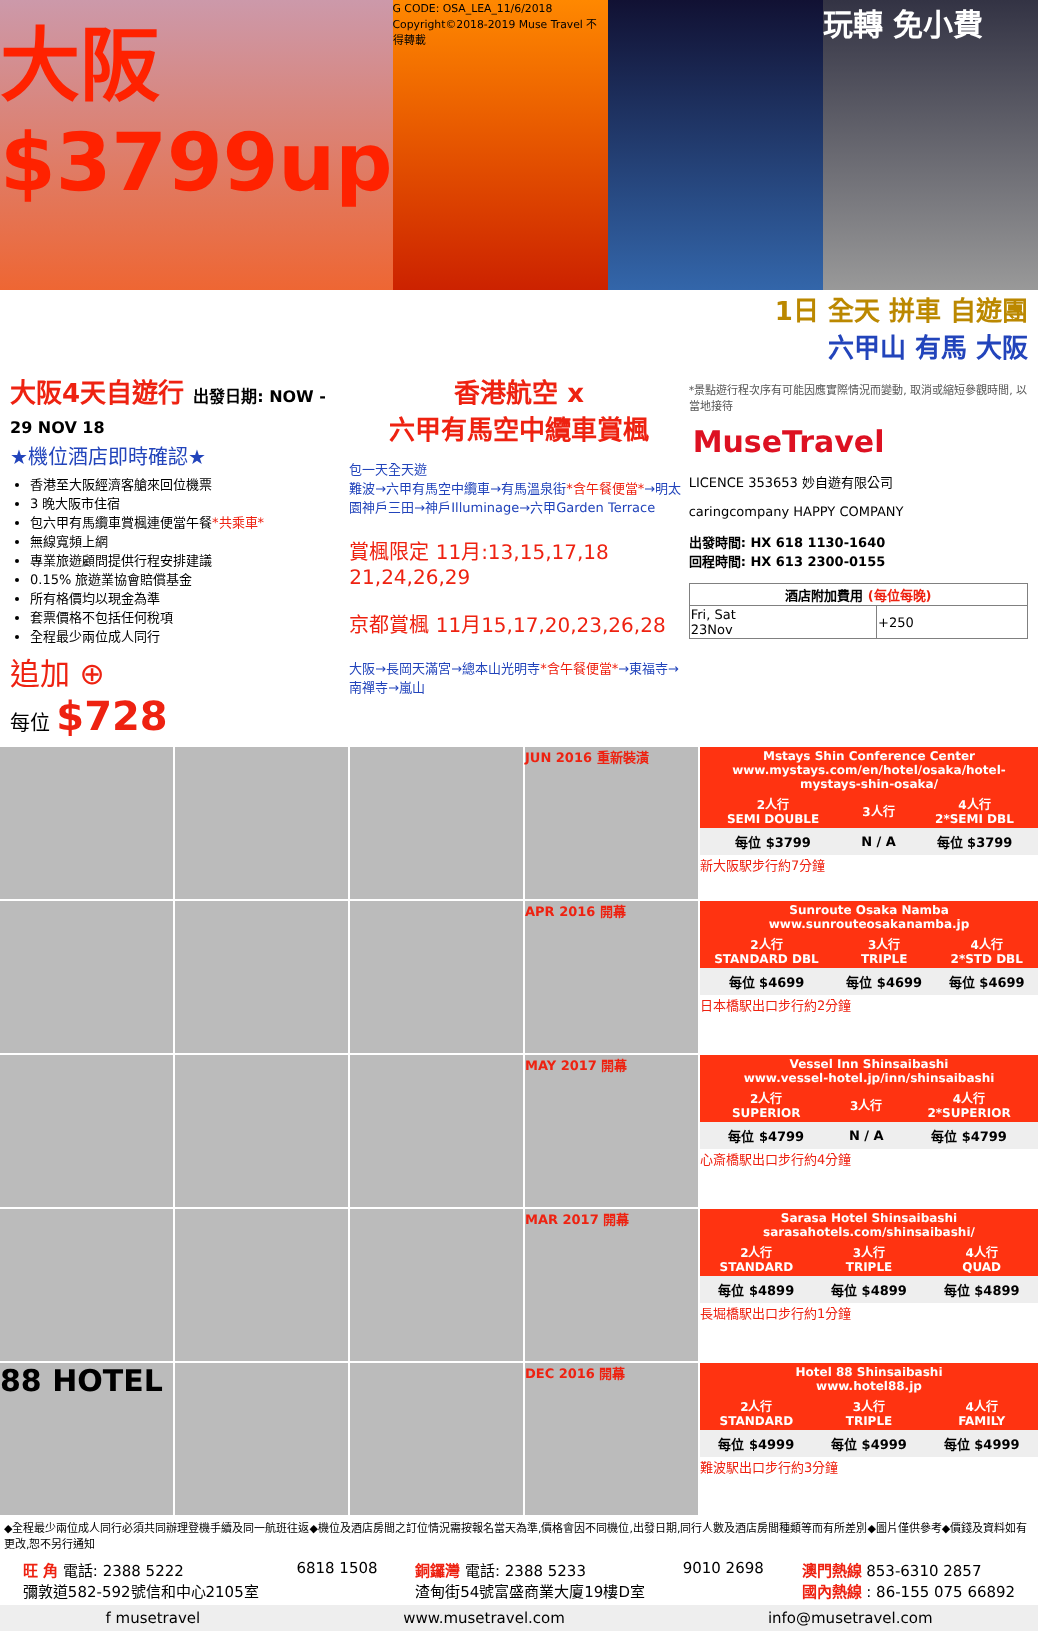大阪 $3799up
G CODE: OSA_LEA_11/6/2018 Copyright©2018-2019 Muse Travel 不得轉載
玩轉 免小費
1日 全天 拼車 自遊團
六甲山 有馬 大阪
大阪4天自遊行 出發日期: NOW - 29 NOV 18
★機位酒店即時確認★
香港至大阪經濟客艙來回位機票
3 晚大阪市住宿
包六甲有馬纜車賞楓連便當午餐*共乘車*
無線寬頻上網
專業旅遊顧問提供行程安排建議
0.15% 旅遊業協會賠償基金
所有格價均以現金為準
套票價格不包括任何稅項
全程最少兩位成人同行
追加 ⊕
每位 $728
香港航空 x
六甲有馬空中纜車賞楓
包一天全天遊
難波→六甲有馬空中纜車→有馬溫泉街*含午餐便當*→明太園神戶三田→神戶Illuminage→六甲Garden Terrace
賞楓限定 11月:13,15,17,18
21,24,26,29
京都賞楓 11月15,17,20,23,26,28
大阪→長岡天滿宮→總本山光明寺*含午餐便當*→東福寺→南禪寺→嵐山
*景點遊行程次序有可能因應實際情況而變動, 取消或縮短參觀時間, 以當地接待
MuseTravel
LICENCE 353653 妙自遊有限公司
caringcompany HAPPY COMPANY
出發時間: HX 618 1130-1640
回程時間: HX 613 2300-0155
| 酒店附加費用 (每位每晚) | |
| --- | --- |
| Fri, Sat 23Nov | +250 |
JUN 2016 重新裝潢
| Mstays Shin Conference Center www.mystays.com/en/hotel/osaka/hotel-mystays-shin-osaka/ | | |
| --- | --- | --- |
| 2人行 SEMI DOUBLE | 3人行 | 4人行 2*SEMI DBL |
| 每位 $3799 | N / A | 每位 $3799 |
新大阪駅步行約7分鐘
APR 2016 開幕
| Sunroute Osaka Namba www.sunrouteosakanamba.jp | | |
| --- | --- | --- |
| 2人行 STANDARD DBL | 3人行 TRIPLE | 4人行 2*STD DBL |
| 每位 $4699 | 每位 $4699 | 每位 $4699 |
日本橋駅出口步行約2分鐘
MAY 2017 開幕
| Vessel Inn Shinsaibashi www.vessel-hotel.jp/inn/shinsaibashi | | |
| --- | --- | --- |
| 2人行 SUPERIOR | 3人行 | 4人行 2*SUPERIOR |
| 每位 $4799 | N / A | 每位 $4799 |
心斎橋駅出口步行約4分鐘
MAR 2017 開幕
| Sarasa Hotel Shinsaibashi sarasahotels.com/shinsaibashi/ | | |
| --- | --- | --- |
| 2人行 STANDARD | 3人行 TRIPLE | 4人行 QUAD |
| 每位 $4899 | 每位 $4899 | 每位 $4899 |
長堀橋駅出口步行約1分鐘
88 HOTEL
DEC 2016 開幕
| Hotel 88 Shinsaibashi www.hotel88.jp | | |
| --- | --- | --- |
| 2人行 STANDARD | 3人行 TRIPLE | 4人行 FAMILY |
| 每位 $4999 | 每位 $4999 | 每位 $4999 |
難波駅出口步行約3分鐘
◆全程最少兩位成人同行必須共同辦理登機手續及同一航班往返◆機位及酒店房間之訂位情況需按報名當天為準,價格會因不同機位,出發日期,同行人數及酒店房間種類等而有所差別◆圖片僅供參考◆價錢及資料如有更改,恕不另行通知
旺 角 電話: 2388 5222
彌敦道582-592號信和中心2105室
6818 1508 銅鑼灣 電話: 2388 5233
渣甸街54號富盛商業大廈19樓D室
9010 2698 澳門熱線 853-6310 2857
國內熱線 : 86-155 075 66892
f musetravel www.musetravel.com info@musetravel.com